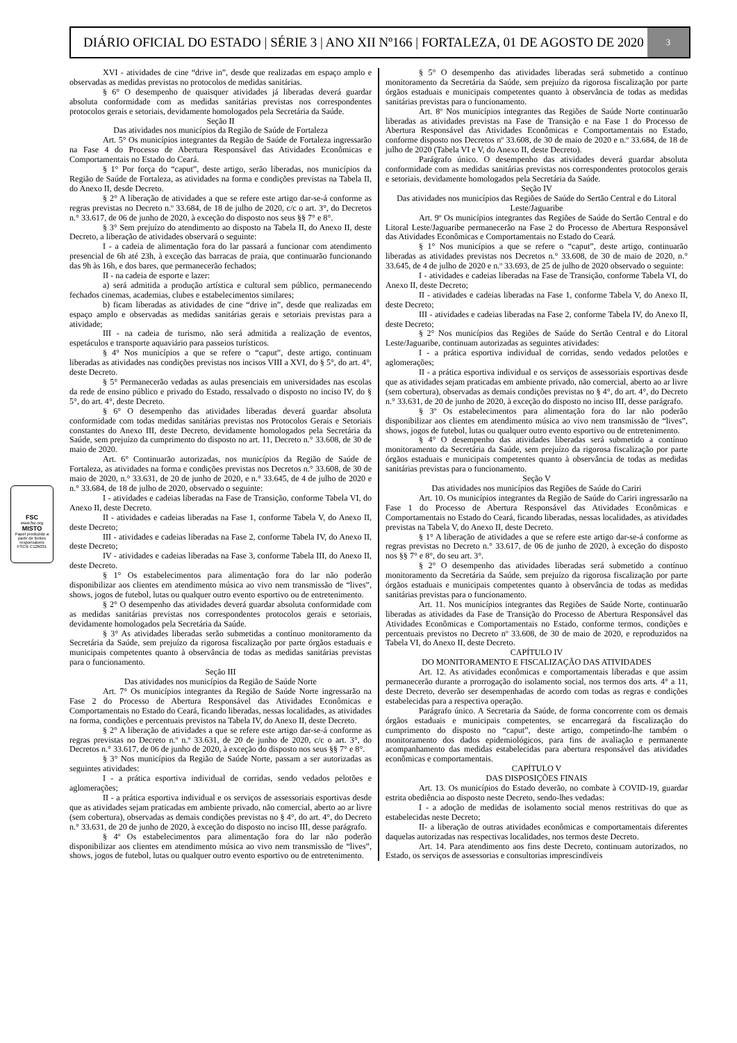DIÁRIO OFICIAL DO ESTADO | SÉRIE 3 | ANO XII Nº166 | FORTALEZA, 01 DE AGOSTO DE 2020
3
FSC
www.fsc.org
MISTO
Papel produzido a partir de fontes responsáveis
FSC® C126031
XVI - atividades de cine “drive in”, desde que realizadas em espaço amplo e observadas as medidas previstas no protocolos de medidas sanitárias.
§ 6° O desempenho de quaisquer atividades já liberadas deverá guardar absoluta conformidade com as medidas sanitárias previstas nos correspondentes protocolos gerais e setoriais, devidamente homologados pela Secretária da Saúde.
Seção II
Das atividades nos municípios da Região de Saúde de Fortaleza
Art. 5° Os municípios integrantes da Região de Saúde de Fortaleza ingressarão na Fase 4 do Processo de Abertura Responsável das Atividades Econômicas e Comportamentais no Estado do Ceará.
§ 1° Por força do “caput”, deste artigo, serão liberadas, nos municípios da Região de Saúde de Fortaleza, as atividades na forma e condições previstas na Tabela II, do Anexo II, desde Decreto.
§ 2° A liberação de atividades a que se refere este artigo dar-se-á conforme as regras previstas no Decreto n.º 33.684, de 18 de julho de 2020, c/c o art. 3°, do Decretos n.° 33.617, de 06 de junho de 2020, à exceção do disposto nos seus §§ 7° e 8°.
§ 3° Sem prejuízo do atendimento ao disposto na Tabela II, do Anexo II, deste Decreto, a liberação de atividades observará o seguinte:
I - a cadeia de alimentação fora do lar passará a funcionar com atendimento presencial de 6h até 23h, à exceção das barracas de praia, que continuarão funcionando das 9h às 16h, e dos bares, que permanecerão fechados;
II - na cadeia de esporte e lazer:
a) será admitida a produção artística e cultural sem público, permanecendo fechados cinemas, academias, clubes e estabelecimentos similares;
b) ficam liberadas as atividades de cine “drive in”, desde que realizadas em espaço amplo e observadas as medidas sanitárias gerais e setoriais previstas para a atividade;
III - na cadeia de turismo, não será admitida a realização de eventos, espetáculos e transporte aquaviário para passeios turísticos.
§ 4° Nos municípios a que se refere o “caput”, deste artigo, continuam liberadas as atividades nas condições previstas nos incisos VIII a XVI, do § 5°, do art. 4°, deste Decreto.
§ 5° Permanecerão vedadas as aulas presenciais em universidades nas escolas da rede de ensino público e privado do Estado, ressalvado o disposto no inciso IV, do § 5°, do art. 4°, deste Decreto.
§ 6° O desempenho das atividades liberadas deverá guardar absoluta conformidade com todas medidas sanitárias previstas nos Protocolos Gerais e Setoriais constantes do Anexo III, deste Decreto, devidamente homologados pela Secretária da Saúde, sem prejuízo da cumprimento do disposto no art. 11, Decreto n.° 33.608, de 30 de maio de 2020.
Art. 6° Continuarão autorizadas, nos municípios da Região de Saúde de Fortaleza, as atividades na forma e condições previstas nos Decretos n.° 33.608, de 30 de maio de 2020, n.° 33.631, de 20 de junho de 2020, e n.° 33.645, de 4 de julho de 2020 e n.° 33.684, de 18 de julho de 2020, observado o seguinte:
I - atividades e cadeias liberadas na Fase de Transição, conforme Tabela VI, do Anexo II, deste Decreto.
II - atividades e cadeias liberadas na Fase 1, conforme Tabela V, do Anexo II, deste Decreto;
III - atividades e cadeias liberadas na Fase 2, conforme Tabela IV, do Anexo II, deste Decreto;
IV - atividades e cadeias liberadas na Fase 3, conforme Tabela III, do Anexo II, deste Decreto.
§ 1° Os estabelecimentos para alimentação fora do lar não poderão disponibilizar aos clientes em atendimento música ao vivo nem transmissão de “lives”, shows, jogos de futebol, lutas ou qualquer outro evento esportivo ou de entretenimento.
§ 2° O desempenho das atividades deverá guardar absoluta conformidade com as medidas sanitárias previstas nos correspondentes protocolos gerais e setoriais, devidamente homologados pela Secretária da Saúde.
§ 3° As atividades liberadas serão submetidas a contínuo monitoramento da Secretária da Saúde, sem prejuízo da rigorosa fiscalização por parte órgãos estaduais e municipais competentes quanto à observância de todas as medidas sanitárias previstas para o funcionamento.
Seção III
Das atividades nos municípios da Região de Saúde Norte
Art. 7° Os municípios integrantes da Região de Saúde Norte ingressarão na Fase 2 do Processo de Abertura Responsável das Atividades Econômicas e Comportamentais no Estado do Ceará, ficando liberadas, nessas localidades, as atividades na forma, condições e percentuais previstos na Tabela IV, do Anexo II, deste Decreto.
§ 2° A liberação de atividades a que se refere este artigo dar-se-á conforme as regras previstas no Decreto n.º n.º 33.631, de 20 de junho de 2020, c/c o art. 3°, do Decretos n.° 33.617, de 06 de junho de 2020, à exceção do disposto nos seus §§ 7° e 8°.
§ 3° Nos municípios da Região de Saúde Norte, passam a ser autorizadas as seguintes atividades:
I - a prática esportiva individual de corridas, sendo vedados pelotões e aglomerações;
II - a prática esportiva individual e os serviços de assessoriais esportivas desde que as atividades sejam praticadas em ambiente privado, não comercial, aberto ao ar livre (sem cobertura), observadas as demais condições previstas no § 4°, do art. 4°, do Decreto n.° 33.631, de 20 de junho de 2020, à exceção do disposto no inciso III, desse parágrafo.
§ 4º Os estabelecimentos para alimentação fora do lar não poderão disponibilizar aos clientes em atendimento música ao vivo nem transmissão de “lives”, shows, jogos de futebol, lutas ou qualquer outro evento esportivo ou de entretenimento.
§ 5° O desempenho das atividades liberadas será submetido a contínuo monitoramento da Secretária da Saúde, sem prejuízo da rigorosa fiscalização por parte órgãos estaduais e municipais competentes quanto à observância de todas as medidas sanitárias previstas para o funcionamento.
Art. 8º Nos municípios integrantes das Regiões de Saúde Norte continuarão liberadas as atividades previstas na Fase de Transição e na Fase 1 do Processo de Abertura Responsável das Atividades Econômicas e Comportamentais no Estado, conforme disposto nos Decretos nº 33.608, de 30 de maio de 2020 e n.º 33.684, de 18 de julho de 2020 (Tabela VI e V, do Anexo II, deste Decreto).
Parágrafo único. O desempenho das atividades deverá guardar absoluta conformidade com as medidas sanitárias previstas nos correspondentes protocolos gerais e setoriais, devidamente homologados pela Secretária da Saúde.
Seção IV
Das atividades nos municípios das Regiões de Saúde do Sertão Central e do Litoral Leste/Jaguaribe
Art. 9º Os municípios integrantes das Regiões de Saúde do Sertão Central e do Litoral Leste/Jaguaribe permanecerão na Fase 2 do Processo de Abertura Responsável das Atividades Econômicas e Comportamentais no Estado do Ceará.
§ 1° Nos municípios a que se refere o “caput”, deste artigo, continuarão liberadas as atividades previstas nos Decretos n.° 33.608, de 30 de maio de 2020, n.° 33.645, de 4 de julho de 2020 e n.º 33.693, de 25 de julho de 2020 observado o seguinte:
I - atividades e cadeias liberadas na Fase de Transição, conforme Tabela VI, do Anexo II, deste Decreto;
II - atividades e cadeias liberadas na Fase 1, conforme Tabela V, do Anexo II, deste Decreto;
III - atividades e cadeias liberadas na Fase 2, conforme Tabela IV, do Anexo II, deste Decreto;
§ 2° Nos municípios das Regiões de Saúde do Sertão Central e do Litoral Leste/Jaguaribe, continuam autorizadas as seguintes atividades:
I - a prática esportiva individual de corridas, sendo vedados pelotões e aglomerações;
II - a prática esportiva individual e os serviços de assessoriais esportivas desde que as atividades sejam praticadas em ambiente privado, não comercial, aberto ao ar livre (sem cobertura), observadas as demais condições previstas no § 4°, do art. 4°, do Decreto n.° 33.631, de 20 de junho de 2020, à exceção do disposto no inciso III, desse parágrafo.
§ 3º Os estabelecimentos para alimentação fora do lar não poderão disponibilizar aos clientes em atendimento música ao vivo nem transmissão de “lives”, shows, jogos de futebol, lutas ou qualquer outro evento esportivo ou de entretenimento.
§ 4° O desempenho das atividades liberadas será submetido a contínuo monitoramento da Secretária da Saúde, sem prejuízo da rigorosa fiscalização por parte órgãos estaduais e municipais competentes quanto à observância de todas as medidas sanitárias previstas para o funcionamento.
Seção V
Das atividades nos municípios das Regiões de Saúde do Cariri
Art. 10. Os municípios integrantes da Região de Saúde do Cariri ingressarão na Fase 1 do Processo de Abertura Responsável das Atividades Econômicas e Comportamentais no Estado do Ceará, ficando liberadas, nessas localidades, as atividades previstas na Tabela V, do Anexo II, deste Decreto.
§ 1° A liberação de atividades a que se refere este artigo dar-se-á conforme as regras previstas no Decreto n.° 33.617, de 06 de junho de 2020, à exceção do disposto nos §§ 7° e 8°, do seu art. 3°.
§ 2° O desempenho das atividades liberadas será submetido a contínuo monitoramento da Secretária da Saúde, sem prejuízo da rigorosa fiscalização por parte órgãos estaduais e municipais competentes quanto à observância de todas as medidas sanitárias previstas para o funcionamento.
Art. 11. Nos municípios integrantes das Regiões de Saúde Norte, continuarão liberadas as atividades da Fase de Transição do Processo de Abertura Responsável das Atividades Econômicas e Comportamentais no Estado, conforme termos, condições e percentuais previstos no Decreto nº 33.608, de 30 de maio de 2020, e reproduzidos na Tabela VI, do Anexo II, deste Decreto.
CAPÍTULO IV
DO MONITORAMENTO E FISCALIZAÇÃO DAS ATIVIDADES
Art. 12. As atividades econômicas e comportamentais liberadas e que assim permanecerão durante a prorrogação do isolamento social, nos termos dos arts. 4° a 11, deste Decreto, deverão ser desempenhadas de acordo com todas as regras e condições estabelecidas para a respectiva operação.
Parágrafo único. A Secretaria da Saúde, de forma concorrente com os demais órgãos estaduais e municipais competentes, se encarregará da fiscalização do cumprimento do disposto no “caput”, deste artigo, competindo-lhe também o monitoramento dos dados epidemiológicos, para fins de avaliação e permanente acompanhamento das medidas estabelecidas para abertura responsável das atividades econômicas e comportamentais.
CAPÍTULO V
DAS DISPOSIÇÕES FINAIS
Art. 13. Os municípios do Estado deverão, no combate à COVID-19, guardar estrita obediência ao disposto neste Decreto, sendo-lhes vedadas:
I - a adoção de medidas de isolamento social menos restritivas do que as estabelecidas neste Decreto;
II- a liberação de outras atividades econômicas e comportamentais diferentes daquelas autorizadas nas respectivas localidades, nos termos deste Decreto.
Art. 14. Para atendimento aos fins deste Decreto, continuam autorizados, no Estado, os serviços de assessorias e consultorias imprescindíveis